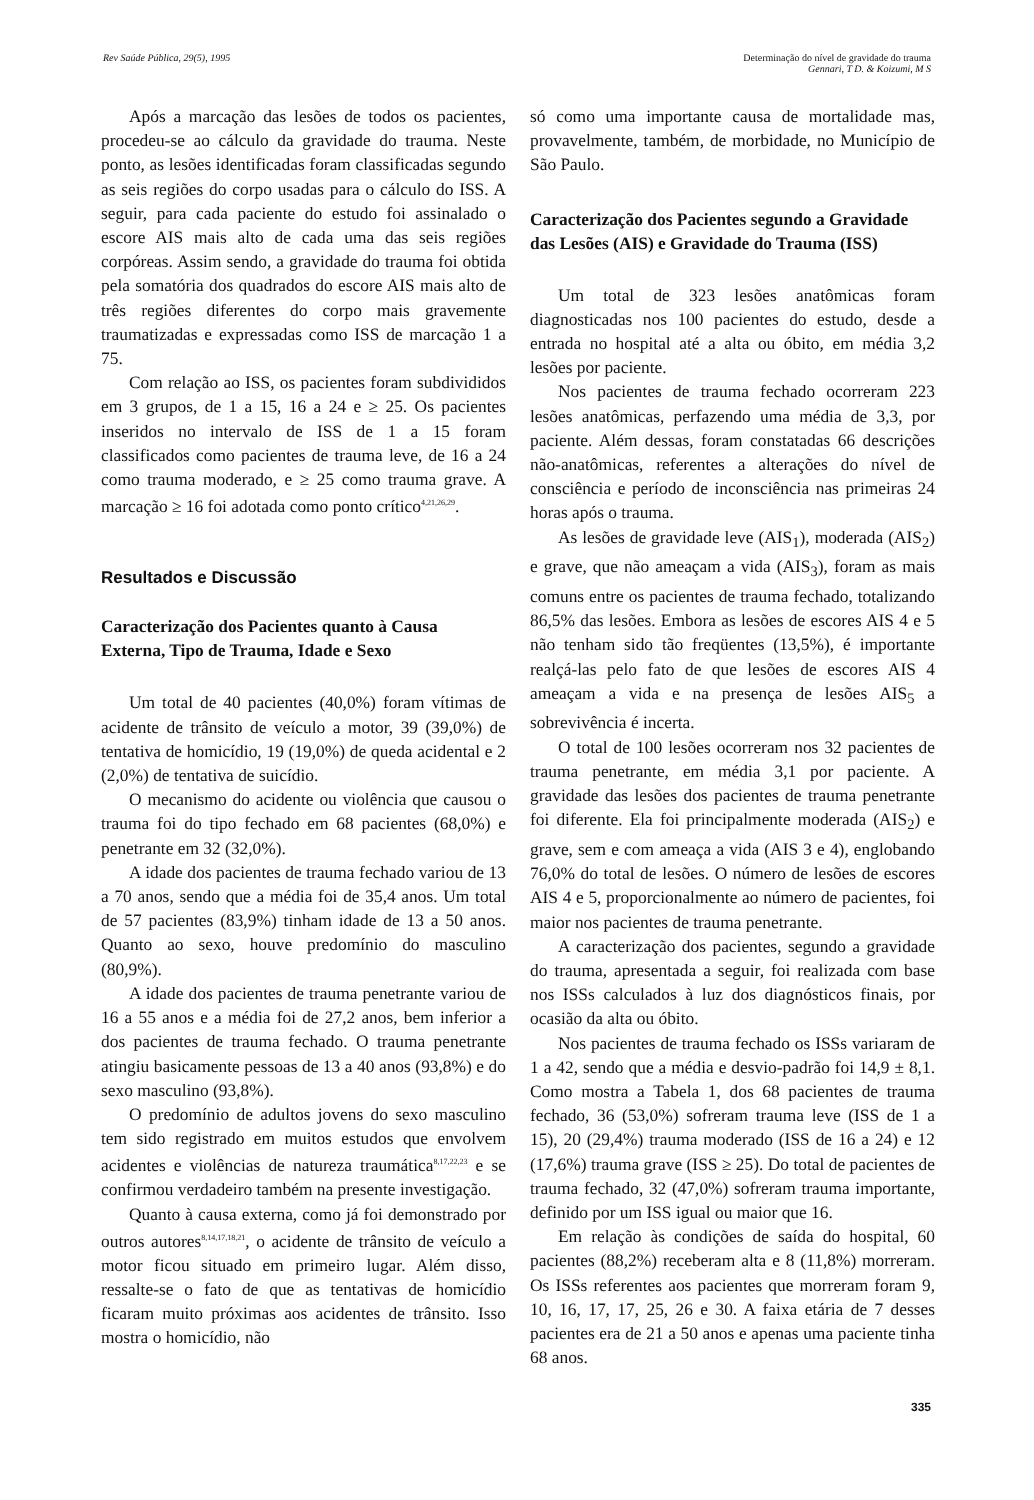Rev Saúde Pública, 29(5), 1995 Determinação do nível de gravidade do trauma
Gennari, T D. & Koizumi, M S
Após a marcação das lesões de todos os pacientes, procedeu-se ao cálculo da gravidade do trauma. Neste ponto, as lesões identificadas foram classificadas segundo as seis regiões do corpo usadas para o cálculo do ISS. A seguir, para cada paciente do estudo foi assinalado o escore AIS mais alto de cada uma das seis regiões corpóreas. Assim sendo, a gravidade do trauma foi obtida pela somatória dos quadrados do escore AIS mais alto de três regiões diferentes do corpo mais gravemente traumatizadas e expressadas como ISS de marcação 1 a 75.
Com relação ao ISS, os pacientes foram subdivididos em 3 grupos, de 1 a 15, 16 a 24 e ≥ 25. Os pacientes inseridos no intervalo de ISS de 1 a 15 foram classificados como pacientes de trauma leve, de 16 a 24 como trauma moderado, e ≥ 25 como trauma grave. A marcação ≥ 16 foi adotada como ponto crítico<sup>4,21,26,29</sup>.
Resultados e Discussão
Caracterização dos Pacientes quanto à Causa Externa, Tipo de Trauma, Idade e Sexo
Um total de 40 pacientes (40,0%) foram vítimas de acidente de trânsito de veículo a motor, 39 (39,0%) de tentativa de homicídio, 19 (19,0%) de queda acidental e 2 (2,0%) de tentativa de suicídio.
O mecanismo do acidente ou violência que causou o trauma foi do tipo fechado em 68 pacientes (68,0%) e penetrante em 32 (32,0%).
A idade dos pacientes de trauma fechado variou de 13 a 70 anos, sendo que a média foi de 35,4 anos. Um total de 57 pacientes (83,9%) tinham idade de 13 a 50 anos. Quanto ao sexo, houve predomínio do masculino (80,9%).
A idade dos pacientes de trauma penetrante variou de 16 a 55 anos e a média foi de 27,2 anos, bem inferior a dos pacientes de trauma fechado. O trauma penetrante atingiu basicamente pessoas de 13 a 40 anos (93,8%) e do sexo masculino (93,8%).
O predomínio de adultos jovens do sexo masculino tem sido registrado em muitos estudos que envolvem acidentes e violências de natureza traumática<sup>8,17,22,23</sup> e se confirmou verdadeiro também na presente investigação.
Quanto à causa externa, como já foi demonstrado por outros autores<sup>8,14,17,18,21</sup>, o acidente de trânsito de veículo a motor ficou situado em primeiro lugar. Além disso, ressalte-se o fato de que as tentativas de homicídio ficaram muito próximas aos acidentes de trânsito. Isso mostra o homicídio, não
só como uma importante causa de mortalidade mas, provavelmente, também, de morbidade, no Município de São Paulo.
Caracterização dos Pacientes segundo a Gravidade das Lesões (AIS) e Gravidade do Trauma (ISS)
Um total de 323 lesões anatômicas foram diagnosticadas nos 100 pacientes do estudo, desde a entrada no hospital até a alta ou óbito, em média 3,2 lesões por paciente.
Nos pacientes de trauma fechado ocorreram 223 lesões anatômicas, perfazendo uma média de 3,3, por paciente. Além dessas, foram constatadas 66 descrições não-anatômicas, referentes a alterações do nível de consciência e período de inconsciência nas primeiras 24 horas após o trauma.
As lesões de gravidade leve (AIS<sub>1</sub>), moderada (AIS<sub>2</sub>) e grave, que não ameaçam a vida (AIS<sub>3</sub>), foram as mais comuns entre os pacientes de trauma fechado, totalizando 86,5% das lesões. Embora as lesões de escores AIS 4 e 5 não tenham sido tão freqüentes (13,5%), é importante realçá-las pelo fato de que lesões de escores AIS 4 ameaçam a vida e na presença de lesões AIS<sub>5</sub> a sobrevivência é incerta.
O total de 100 lesões ocorreram nos 32 pacientes de trauma penetrante, em média 3,1 por paciente. A gravidade das lesões dos pacientes de trauma penetrante foi diferente. Ela foi principalmente moderada (AIS<sub>2</sub>) e grave, sem e com ameaça a vida (AIS 3 e 4), englobando 76,0% do total de lesões. O número de lesões de escores AIS 4 e 5, proporcionalmente ao número de pacientes, foi maior nos pacientes de trauma penetrante.
A caracterização dos pacientes, segundo a gravidade do trauma, apresentada a seguir, foi realizada com base nos ISSs calculados à luz dos diagnósticos finais, por ocasião da alta ou óbito.
Nos pacientes de trauma fechado os ISSs variaram de 1 a 42, sendo que a média e desvio-padrão foi 14,9 ± 8,1. Como mostra a Tabela 1, dos 68 pacientes de trauma fechado, 36 (53,0%) sofreram trauma leve (ISS de 1 a 15), 20 (29,4%) trauma moderado (ISS de 16 a 24) e 12 (17,6%) trauma grave (ISS ≥ 25). Do total de pacientes de trauma fechado, 32 (47,0%) sofreram trauma importante, definido por um ISS igual ou maior que 16.
Em relação às condições de saída do hospital, 60 pacientes (88,2%) receberam alta e 8 (11,8%) morreram. Os ISSs referentes aos pacientes que morreram foram 9, 10, 16, 17, 17, 25, 26 e 30. A faixa etária de 7 desses pacientes era de 21 a 50 anos e apenas uma paciente tinha 68 anos.
335